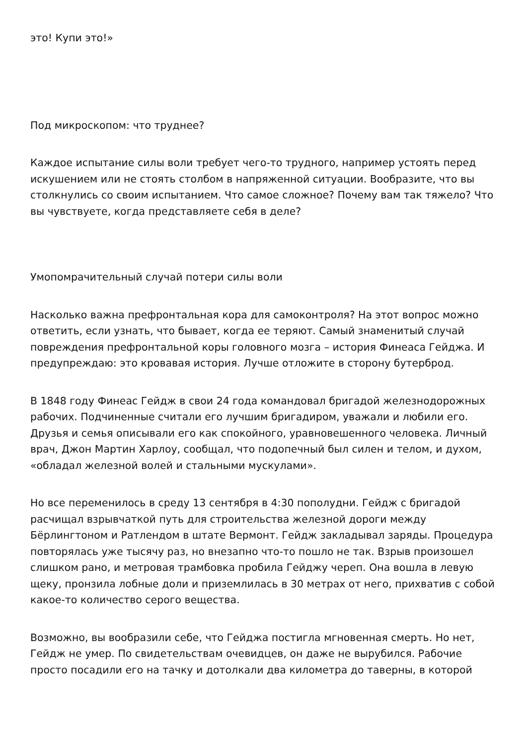это! Купи это!»
Под микроскопом: что труднее?
Каждое испытание силы воли требует чего-то трудного, например устоять перед искушением или не стоять столбом в напряженной ситуации. Вообразите, что вы столкнулись со своим испытанием. Что самое сложное? Почему вам так тяжело? Что вы чувствуете, когда представляете себя в деле?
Умопомрачительный случай потери силы воли
Насколько важна префронтальная кора для самоконтроля? На этот вопрос можно ответить, если узнать, что бывает, когда ее теряют. Самый знаменитый случай повреждения префронтальной коры головного мозга – история Финеаса Гейджа. И предупреждаю: это кровавая история. Лучше отложите в сторону бутерброд.
В 1848 году Финеас Гейдж в свои 24 года командовал бригадой железнодорожных рабочих. Подчиненные считали его лучшим бригадиром, уважали и любили его. Друзья и семья описывали его как спокойного, уравновешенного человека. Личный врач, Джон Мартин Харлоу, сообщал, что подопечный был силен и телом, и духом, «обладал железной волей и стальными мускулами».
Но все переменилось в среду 13 сентября в 4:30 пополудни. Гейдж с бригадой расчищал взрывчаткой путь для строительства железной дороги между Бёрлингтоном и Ратлендом в штате Вермонт. Гейдж закладывал заряды. Процедура повторялась уже тысячу раз, но внезапно что-то пошло не так. Взрыв произошел слишком рано, и метровая трамбовка пробила Гейджу череп. Она вошла в левую щеку, пронзила лобные доли и приземлилась в 30 метрах от него, прихватив с собой какое-то количество серого вещества.
Возможно, вы вообразили себе, что Гейджа постигла мгновенная смерть. Но нет, Гейдж не умер. По свидетельствам очевидцев, он даже не вырубился. Рабочие просто посадили его на тачку и дотолкали два километра до таверны, в которой